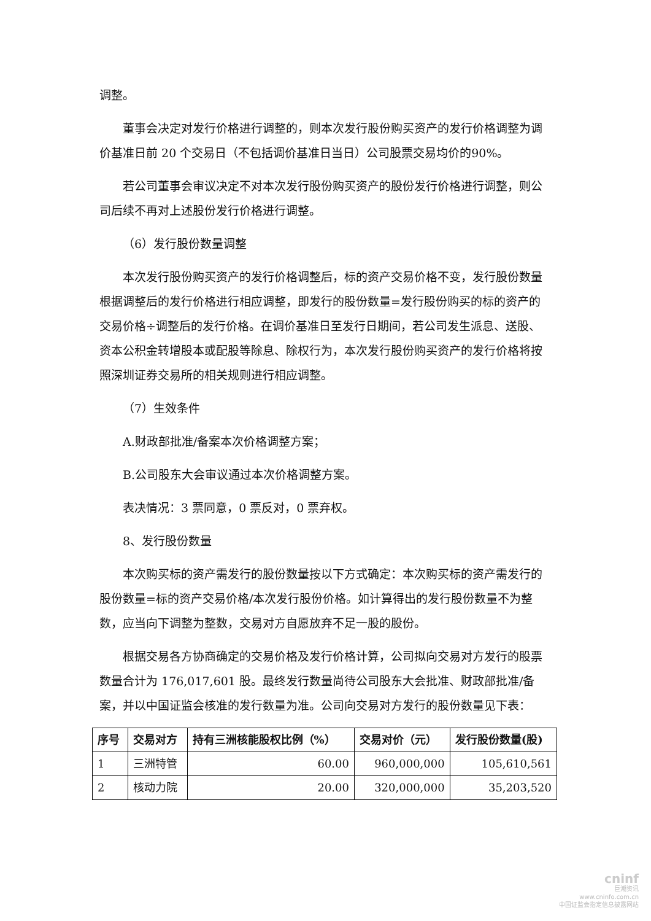调整。
董事会决定对发行价格进行调整的，则本次发行股份购买资产的发行价格调整为调价基准日前 20 个交易日（不包括调价基准日当日）公司股票交易均价的90%。
若公司董事会审议决定不对本次发行股份购买资产的股份发行价格进行调整，则公司后续不再对上述股份发行价格进行调整。
（6）发行股份数量调整
本次发行股份购买资产的发行价格调整后，标的资产交易价格不变，发行股份数量根据调整后的发行价格进行相应调整，即发行的股份数量=发行股份购买的标的资产的交易价格÷调整后的发行价格。在调价基准日至发行日期间，若公司发生派息、送股、资本公积金转增股本或配股等除息、除权行为，本次发行股份购买资产的发行价格将按照深圳证券交易所的相关规则进行相应调整。
（7）生效条件
A.财政部批准/备案本次价格调整方案；
B.公司股东大会审议通过本次价格调整方案。
表决情况：3 票同意，0 票反对，0 票弃权。
8、发行股份数量
本次购买标的资产需发行的股份数量按以下方式确定：本次购买标的资产需发行的股份数量=标的资产交易价格/本次发行股份价格。如计算得出的发行股份数量不为整数，应当向下调整为整数，交易对方自愿放弃不足一股的股份。
根据交易各方协商确定的交易价格及发行价格计算，公司拟向交易对方发行的股票数量合计为 176,017,601 股。最终发行数量尚待公司股东大会批准、财政部批准/备案，并以中国证监会核准的发行数量为准。公司向交易对方发行的股份数量见下表：
| 序号 | 交易对方 | 持有三洲核能股权比例（%） | 交易对价（元） | 发行股份数量(股) |
| --- | --- | --- | --- | --- |
| 1 | 三洲特管 | 60.00 | 960,000,000 | 105,610,561 |
| 2 | 核动力院 | 20.00 | 320,000,000 | 35,203,520 |
cninf
巨潮资讯
www.cninfo.com.cn
中国证监会指定信息披露网站